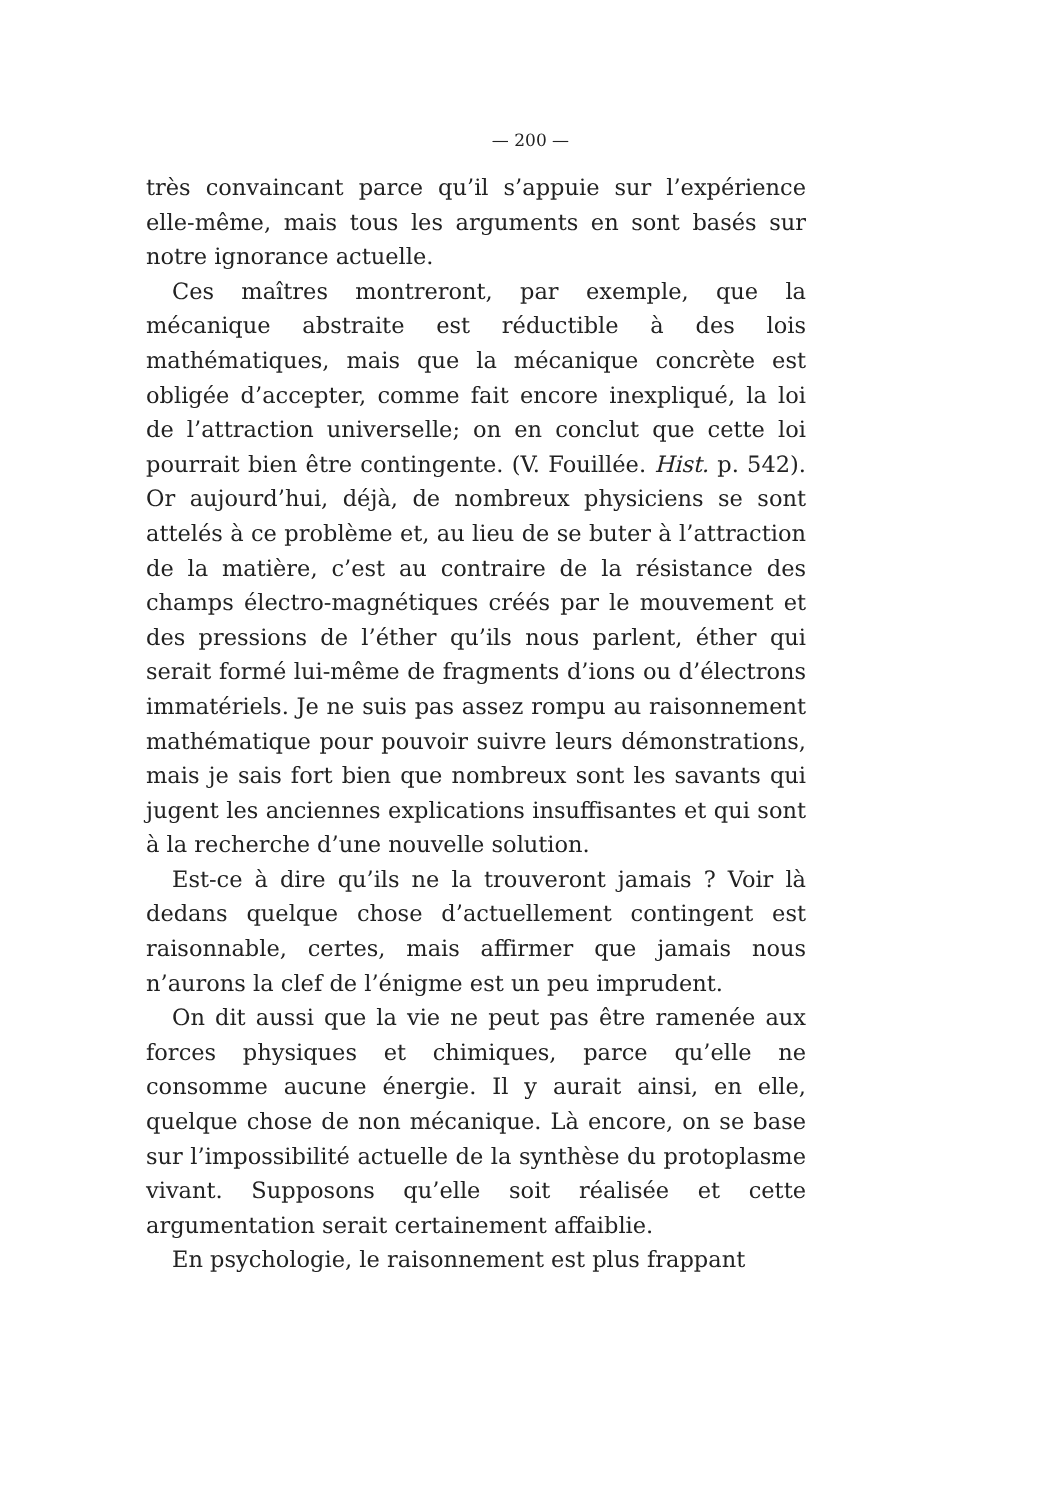— 200 —
très convaincant parce qu’il s’appuie sur l’expérience elle-même, mais tous les arguments en sont basés sur notre ignorance actuelle.
Ces maîtres montreront, par exemple, que la mécanique abstraite est réductible à des lois mathématiques, mais que la mécanique concrète est obligée d’accepter, comme fait encore inexpliqué, la loi de l’attraction universelle; on en conclut que cette loi pourrait bien être contingente. (V. Fouillée. Hist. p. 542). Or aujourd’hui, déjà, de nombreux physiciens se sont attelés à ce problème et, au lieu de se buter à l’attraction de la matière, c’est au contraire de la résistance des champs électro-magnétiques créés par le mouvement et des pressions de l’éther qu’ils nous parlent, éther qui serait formé lui-même de fragments d’ions ou d’électrons immatériels. Je ne suis pas assez rompu au raisonnement mathématique pour pouvoir suivre leurs démonstrations, mais je sais fort bien que nombreux sont les savants qui jugent les anciennes explications insuffisantes et qui sont à la recherche d’une nouvelle solution.
Est-ce à dire qu’ils ne la trouveront jamais ? Voir là dedans quelque chose d’actuellement contingent est raisonnable, certes, mais affirmer que jamais nous n’aurons la clef de l’énigme est un peu imprudent.
On dit aussi que la vie ne peut pas être ramenée aux forces physiques et chimiques, parce qu’elle ne consomme aucune énergie. Il y aurait ainsi, en elle, quelque chose de non mécanique. Là encore, on se base sur l’impossibilité actuelle de la synthèse du protoplasme vivant. Supposons qu’elle soit réalisée et cette argumentation serait certainement affaiblie.
En psychologie, le raisonnement est plus frappant